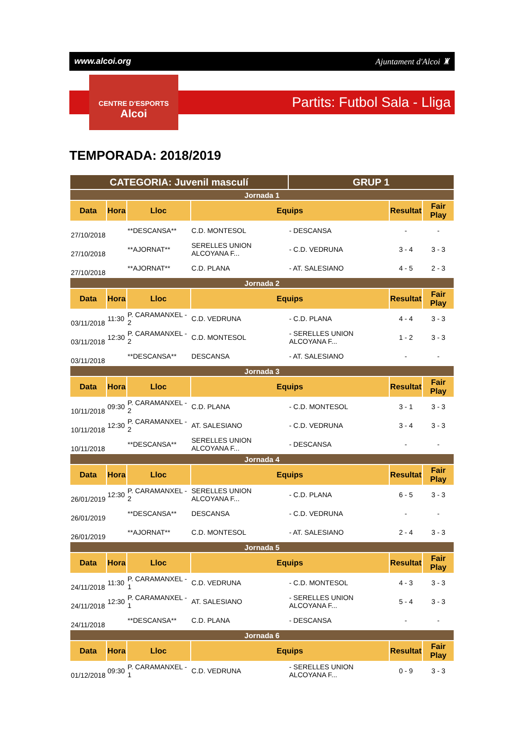www.alcoi.org Ajuntament d'Alcoi ♜
CENTRE D'ESPORTS
Alcoi
Partits: Futbol Sala - Lliga
TEMPORADA: 2018/2019
| CATEGORIA: Juvenil masculí | | | | GRUP 1 | | |
| Jornada 1 | | | | | | |
| Data | Hora | Lloc | Equips | | Resultat | Fair Play |
| 27/10/2018 | | **DESCANSA** | C.D. MONTESOL | - DESCANSA | - | - |
| 27/10/2018 | | **AJORNAT** | SERELLES UNION ALCOYANA F... | - C.D. VEDRUNA | 3 - 4 | 3 - 3 |
| 27/10/2018 | | **AJORNAT** | C.D. PLANA | - AT. SALESIANO | 4 - 5 | 2 - 3 |
| Jornada 2 | | | | | | |
| Data | Hora | Lloc | Equips | | Resultat | Fair Play |
| 03/11/2018 | 11:30 | P. CARAMANXEL - 2 | C.D. VEDRUNA | - C.D. PLANA | 4 - 4 | 3 - 3 |
| 03/11/2018 | 12:30 | P. CARAMANXEL - 2 | C.D. MONTESOL | - SERELLES UNION ALCOYANA F... | 1 - 2 | 3 - 3 |
| 03/11/2018 | | **DESCANSA** | DESCANSA | - AT. SALESIANO | - | - |
| Jornada 3 | | | | | | |
| Data | Hora | Lloc | Equips | | Resultat | Fair Play |
| 10/11/2018 | 09:30 | P. CARAMANXEL - 2 | C.D. PLANA | - C.D. MONTESOL | 3 - 1 | 3 - 3 |
| 10/11/2018 | 12:30 | P. CARAMANXEL - 2 | AT. SALESIANO | - C.D. VEDRUNA | 3 - 4 | 3 - 3 |
| 10/11/2018 | | **DESCANSA** | SERELLES UNION ALCOYANA F... | - DESCANSA | - | - |
| Jornada 4 | | | | | | |
| Data | Hora | Lloc | Equips | | Resultat | Fair Play |
| 26/01/2019 | 12:30 | P. CARAMANXEL - 2 | SERELLES UNION ALCOYANA F... | - C.D. PLANA | 6 - 5 | 3 - 3 |
| 26/01/2019 | | **DESCANSA** | DESCANSA | - C.D. VEDRUNA | - | - |
| 26/01/2019 | | **AJORNAT** | C.D. MONTESOL | - AT. SALESIANO | 2 - 4 | 3 - 3 |
| Jornada 5 | | | | | | |
| Data | Hora | Lloc | Equips | | Resultat | Fair Play |
| 24/11/2018 | 11:30 | P. CARAMANXEL - 1 | C.D. VEDRUNA | - C.D. MONTESOL | 4 - 3 | 3 - 3 |
| 24/11/2018 | 12:30 | P. CARAMANXEL - 1 | AT. SALESIANO | - SERELLES UNION ALCOYANA F... | 5 - 4 | 3 - 3 |
| 24/11/2018 | | **DESCANSA** | C.D. PLANA | - DESCANSA | - | - |
| Jornada 6 | | | | | | |
| Data | Hora | Lloc | Equips | | Resultat | Fair Play |
| 01/12/2018 | 09:30 | P. CARAMANXEL - 1 | C.D. VEDRUNA | - SERELLES UNION ALCOYANA F... | 0 - 9 | 3 - 3 |